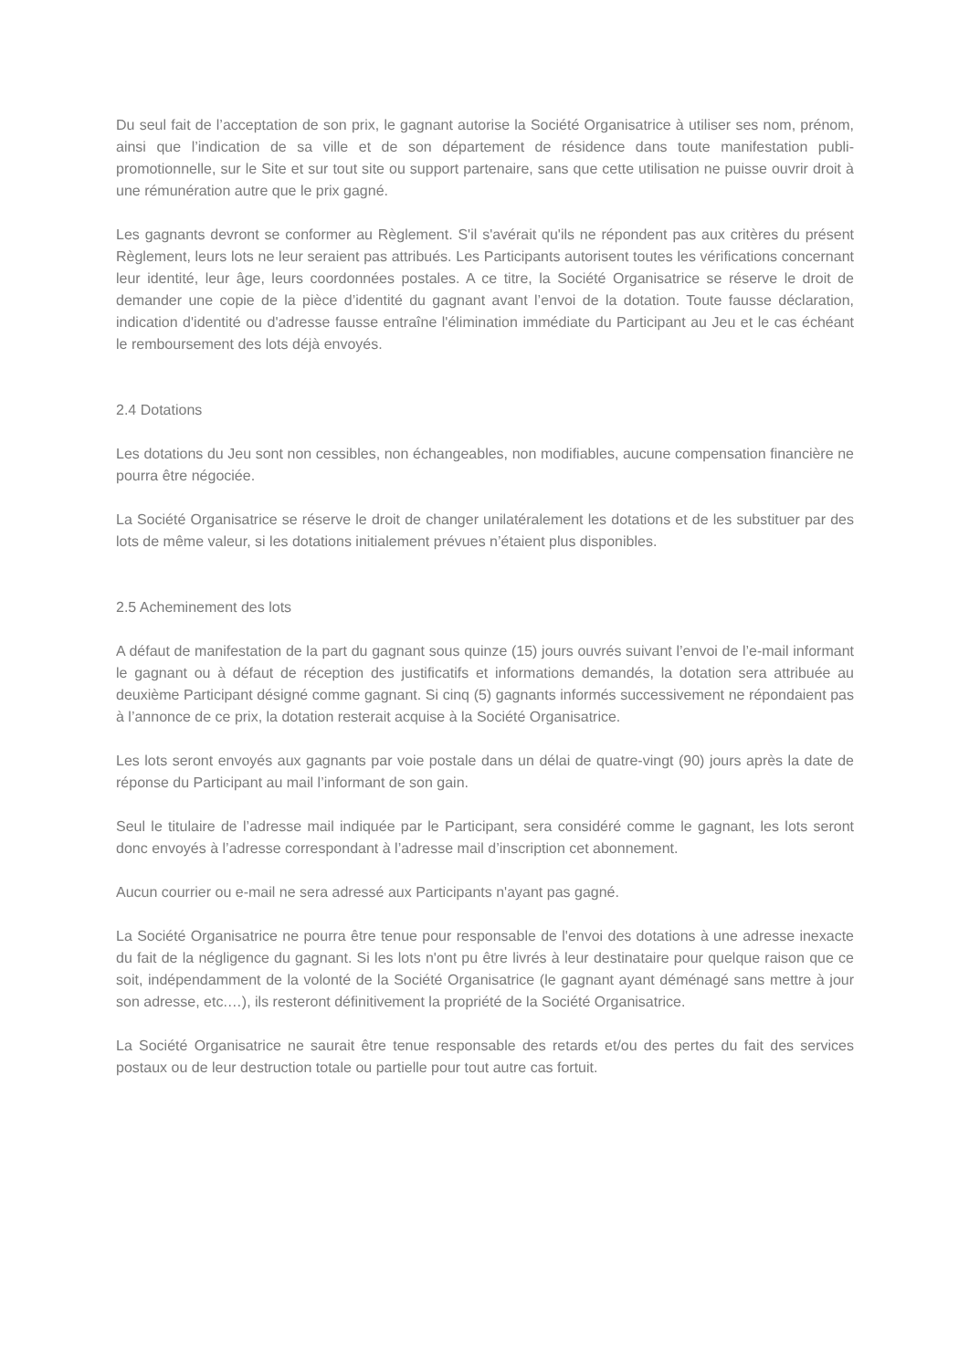Du seul fait de l’acceptation de son prix, le gagnant autorise la Société Organisatrice à utiliser ses nom, prénom, ainsi que l’indication de sa ville et de son département de résidence dans toute manifestation publi-promotionnelle, sur le Site et sur tout site ou support partenaire, sans que cette utilisation ne puisse ouvrir droit à une rémunération autre que le prix gagné.
Les gagnants devront se conformer au Règlement. S'il s'avérait qu'ils ne répondent pas aux critères du présent Règlement, leurs lots ne leur seraient pas attribués. Les Participants autorisent toutes les vérifications concernant leur identité, leur âge, leurs coordonnées postales. A ce titre, la Société Organisatrice se réserve le droit de demander une copie de la pièce d’identité du gagnant avant l’envoi de la dotation. Toute fausse déclaration, indication d'identité ou d'adresse fausse entraîne l'élimination immédiate du Participant au Jeu et le cas échéant le remboursement des lots déjà envoyés.
2.4 Dotations
Les dotations du Jeu sont non cessibles, non échangeables, non modifiables, aucune compensation financière ne pourra être négociée.
La Société Organisatrice se réserve le droit de changer unilatéralement les dotations et de les substituer par des lots de même valeur, si les dotations initialement prévues n’étaient plus disponibles.
2.5 Acheminement des lots
A défaut de manifestation de la part du gagnant sous quinze (15) jours ouvrés suivant l’envoi de l’e-mail informant le gagnant ou à défaut de réception des justificatifs et informations demandés, la dotation sera attribuée au deuxième Participant désigné comme gagnant. Si cinq (5) gagnants informés successivement ne répondaient pas à l’annonce de ce prix, la dotation resterait acquise à la Société Organisatrice.
Les lots seront envoyés aux gagnants par voie postale dans un délai de quatre-vingt (90) jours après la date de réponse du Participant au mail l’informant de son gain.
Seul le titulaire de l’adresse mail indiquée par le Participant, sera considéré comme le gagnant, les lots seront donc envoyés à l’adresse correspondant à l’adresse mail d’inscription cet abonnement.
Aucun courrier ou e-mail ne sera adressé aux Participants n'ayant pas gagné.
La Société Organisatrice ne pourra être tenue pour responsable de l'envoi des dotations à une adresse inexacte du fait de la négligence du gagnant. Si les lots n'ont pu être livrés à leur destinataire pour quelque raison que ce soit, indépendamment de la volonté de la Société Organisatrice (le gagnant ayant déménagé sans mettre à jour son adresse, etc.…), ils resteront définitivement la propriété de la Société Organisatrice.
La Société Organisatrice ne saurait être tenue responsable des retards et/ou des pertes du fait des services postaux ou de leur destruction totale ou partielle pour tout autre cas fortuit.